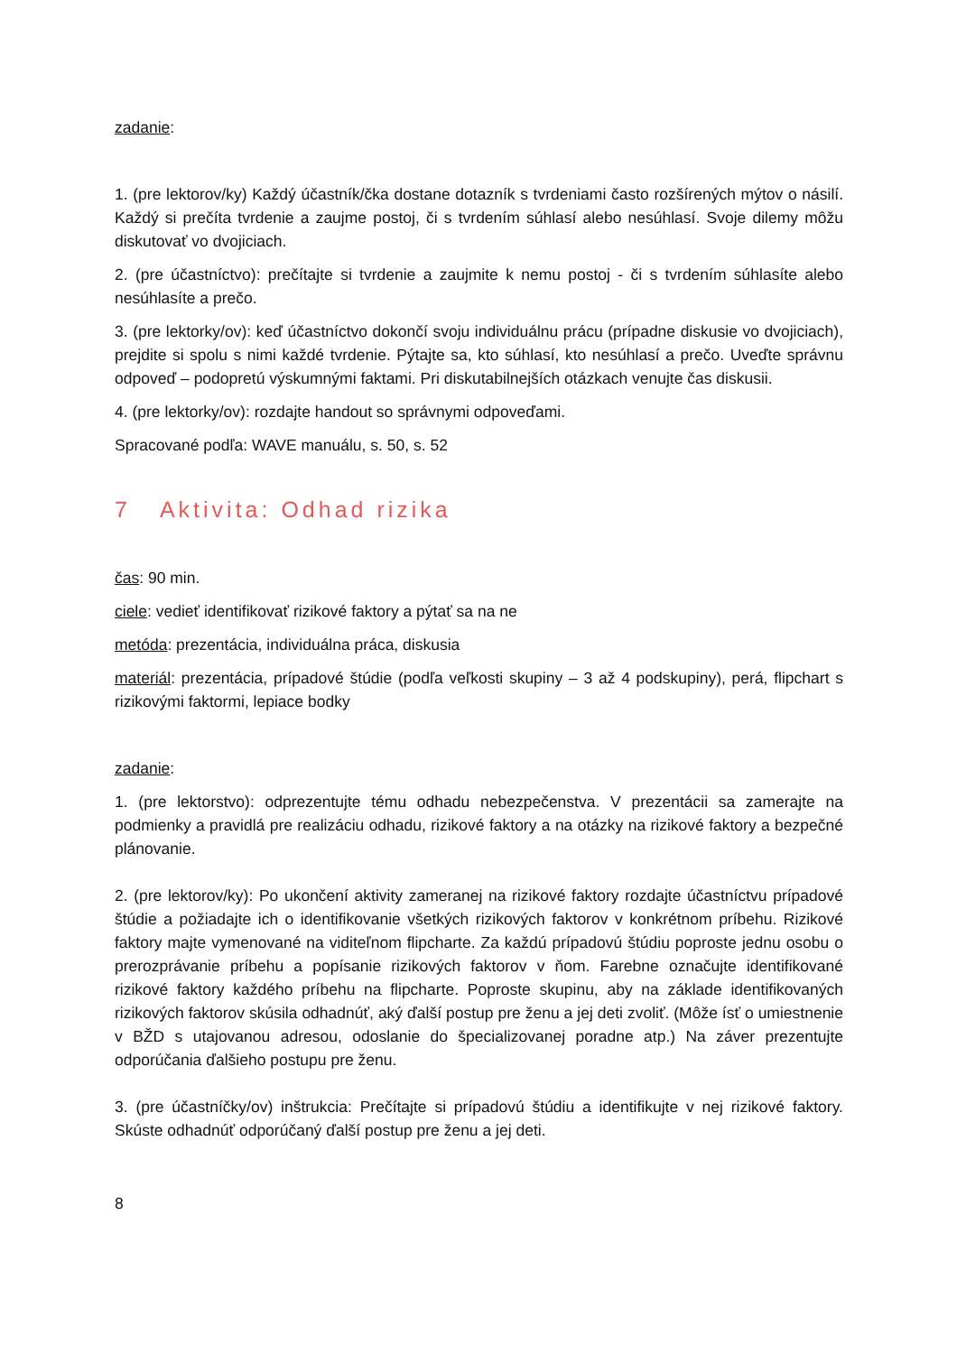zadanie:
1. (pre lektorov/ky) Každý účastník/čka dostane dotazník s tvrdeniami často rozšírených mýtov o násilí. Každý si prečíta tvrdenie a zaujme postoj, či s tvrdením súhlasí alebo nesúhlasí. Svoje dilemy môžu diskutovať vo dvojiciach.
2. (pre účastníctvo): prečítajte si tvrdenie a zaujmite k nemu postoj - či s tvrdením súhlasíte alebo nesúhlasíte a prečo.
3. (pre lektorky/ov): keď účastníctvo dokončí svoju individuálnu prácu (prípadne diskusie vo dvojiciach), prejdite si spolu s nimi každé tvrdenie. Pýtajte sa, kto súhlasí, kto nesúhlasí a prečo. Uveďte správnu odpoveď – podopretú výskumnými faktami. Pri diskutabilnejších otázkach venujte čas diskusii.
4. (pre lektorky/ov): rozdajte handout so správnymi odpoveďami.
Spracované podľa: WAVE manuálu, s. 50, s. 52
7 Aktivita: Odhad rizika
čas: 90 min.
ciele: vedieť identifikovať rizikové faktory a pýtať sa na ne
metóda: prezentácia, individuálna práca, diskusia
materiál: prezentácia, prípadové štúdie (podľa veľkosti skupiny – 3 až 4 podskupiny), perá, flipchart s rizikovými faktormi, lepiace bodky
zadanie:
1. (pre lektorstvo): odprezentujte tému odhadu nebezpečenstva. V prezentácii sa zamerajte na podmienky a pravidlá pre realizáciu odhadu, rizikové faktory a na otázky na rizikové faktory a bezpečné plánovanie.
2. (pre lektorov/ky): Po ukončení aktivity zameranej na rizikové faktory rozdajte účastníctvu prípadové štúdie a požiadajte ich o identifikovanie všetkých rizikových faktorov v konkrétnom príbehu. Rizikové faktory majte vymenované na viditeľnom flipcharte. Za každú prípadovú štúdiu poproste jednu osobu o prerozprávanie príbehu a popísanie rizikových faktorov v ňom. Farebne označujte identifikované rizikové faktory každého príbehu na flipcharte. Poproste skupinu, aby na základe identifikovaných rizikových faktorov skúsila odhadnúť, aký ďalší postup pre ženu a jej deti zvoliť. (Môže ísť o umiestnenie v BŽD s utajovanou adresou, odoslanie do špecializovanej poradne atp.) Na záver prezentujte odporúčania ďalšieho postupu pre ženu.
3. (pre účastníčky/ov) inštrukcia: Prečítajte si prípadovú štúdiu a identifikujte v nej rizikové faktory. Skúste odhadnúť odporúčaný ďalší postup pre ženu a jej deti.
8